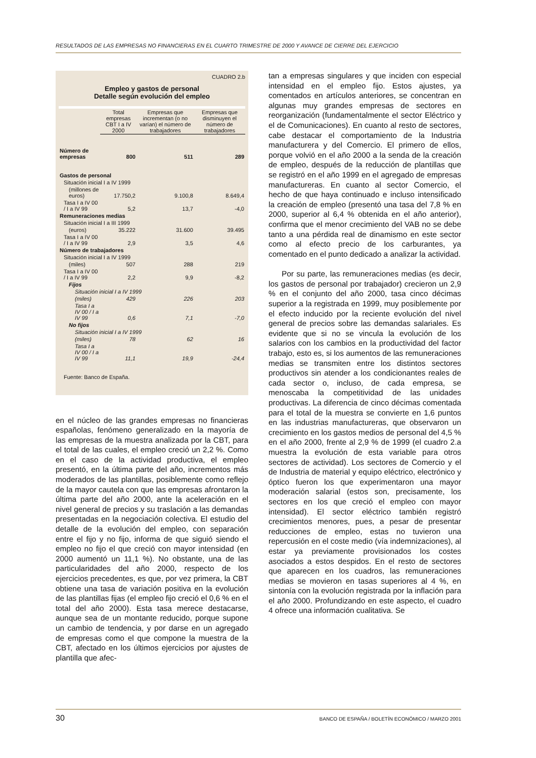RESULTADOS DE LAS EMPRESAS NO FINANCIERAS EN EL CUARTO TRIMESTRE DE 2000 Y AVANCE DE CIERRE DEL EJERCICIO
CUADRO 2.b
Empleo y gastos de personal
Detalle según evolución del empleo
| | Total empresas CBT I a IV 2000 | Empresas que incrementan (o no varían) el número de trabajadores | Empresas que disminuyen el número de trabajadores |
| Número de empresas | 800 | 511 | 289 |
| Gastos de personal | | | |
| Situación inicial I a IV 1999 | | | |
| (millones de euros) | 17.750,2 | 9.100,8 | 8.649,4 |
| Tasa I a IV 00 / I a IV 99 | 5,2 | 13,7 | -4,0 |
| Remuneraciones medias | | | |
| Situación inicial I a III 1999 | | | |
| (euros) | 35.222 | 31.600 | 39.495 |
| Tasa I a IV 00 / I a IV 99 | 2,9 | 3,5 | 4,6 |
| Número de trabajadores | | | |
| Situación inicial I a IV 1999 | | | |
| (miles) | 507 | 288 | 219 |
| Tasa I a IV 00 / I a IV 99 | 2,2 | 9,9 | -8,2 |
| Fijos | | | |
| Situación inicial I a IV 1999 | | | |
| (miles) | 429 | 226 | 203 |
| Tasa I a IV 00 / I a IV 99 | 0,6 | 7,1 | -7,0 |
| No fijos | | | |
| Situación inicial I a IV 1999 | | | |
| (miles) | 78 | 62 | 16 |
| Tasa I a IV 00 / I a IV 99 | 11,1 | 19,9 | -24,4 |
Fuente: Banco de España.
en el núcleo de las grandes empresas no financieras españolas, fenómeno generalizado en la mayoría de las empresas de la muestra analizada por la CBT, para el total de las cuales, el empleo creció un 2,2 %. Como en el caso de la actividad productiva, el empleo presentó, en la última parte del año, incrementos más moderados de las plantillas, posiblemente como reflejo de la mayor cautela con que las empresas afrontaron la última parte del año 2000, ante la aceleración en el nivel general de precios y su traslación a las demandas presentadas en la negociación colectiva. El estudio del detalle de la evolución del empleo, con separación entre el fijo y no fijo, informa de que siguió siendo el empleo no fijo el que creció con mayor intensidad (en 2000 aumentó un 11,1 %). No obstante, una de las particularidades del año 2000, respecto de los ejercicios precedentes, es que, por vez primera, la CBT obtiene una tasa de variación positiva en la evolución de las plantillas fijas (el empleo fijo creció el 0,6 % en el total del año 2000). Esta tasa merece destacarse, aunque sea de un montante reducido, porque supone un cambio de tendencia, y por darse en un agregado de empresas como el que compone la muestra de la CBT, afectado en los últimos ejercicios por ajustes de plantilla que afec-
tan a empresas singulares y que inciden con especial intensidad en el empleo fijo. Estos ajustes, ya comentados en artículos anteriores, se concentran en algunas muy grandes empresas de sectores en reorganización (fundamentalmente el sector Eléctrico y el de Comunicaciones). En cuanto al resto de sectores, cabe destacar el comportamiento de la Industria manufacturera y del Comercio. El primero de ellos, porque volvió en el año 2000 a la senda de la creación de empleo, después de la reducción de plantillas que se registró en el año 1999 en el agregado de empresas manufactureras. En cuanto al sector Comercio, el hecho de que haya continuado e incluso intensificado la creación de empleo (presentó una tasa del 7,8 % en 2000, superior al 6,4 % obtenida en el año anterior), confirma que el menor crecimiento del VAB no se debe tanto a una pérdida real de dinamismo en este sector como al efecto precio de los carburantes, ya comentado en el punto dedicado a analizar la actividad.
Por su parte, las remuneraciones medias (es decir, los gastos de personal por trabajador) crecieron un 2,9 % en el conjunto del año 2000, tasa cinco décimas superior a la registrada en 1999, muy posiblemente por el efecto inducido por la reciente evolución del nivel general de precios sobre las demandas salariales. Es evidente que si no se vincula la evolución de los salarios con los cambios en la productividad del factor trabajo, esto es, si los aumentos de las remuneraciones medias se transmiten entre los distintos sectores productivos sin atender a los condicionantes reales de cada sector o, incluso, de cada empresa, se menoscaba la competitividad de las unidades productivas. La diferencia de cinco décimas comentada para el total de la muestra se convierte en 1,6 puntos en las industrias manufactureras, que observaron un crecimiento en los gastos medios de personal del 4,5 % en el año 2000, frente al 2,9 % de 1999 (el cuadro 2.a muestra la evolución de esta variable para otros sectores de actividad). Los sectores de Comercio y el de Industria de material y equipo eléctrico, electrónico y óptico fueron los que experimentaron una mayor moderación salarial (estos son, precisamente, los sectores en los que creció el empleo con mayor intensidad). El sector eléctrico también registró crecimientos menores, pues, a pesar de presentar reducciones de empleo, estas no tuvieron una repercusión en el coste medio (vía indemnizaciones), al estar ya previamente provisionados los costes asociados a estos despidos. En el resto de sectores que aparecen en los cuadros, las remuneraciones medias se movieron en tasas superiores al 4 %, en sintonía con la evolución registrada por la inflación para el año 2000. Profundizando en este aspecto, el cuadro 4 ofrece una información cualitativa. Se
30 BANCO DE ESPAÑA / BOLETÍN ECONÓMICO / MARZO 2001